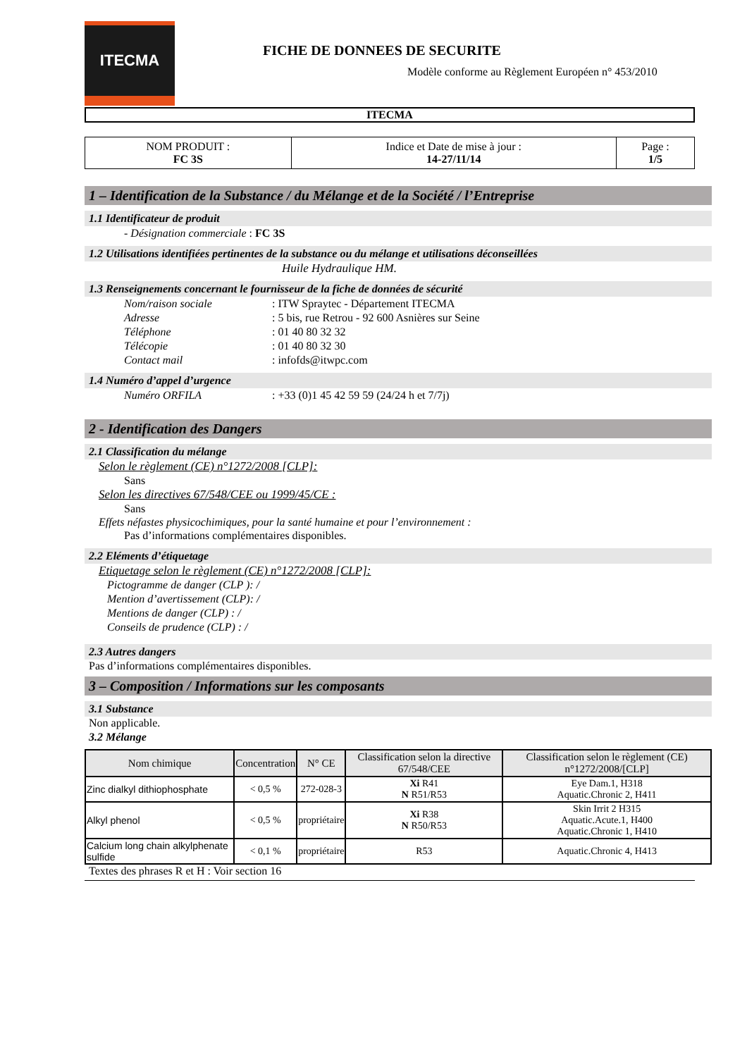ITECMA
FICHE DE DONNEES DE SECURITE
Modèle conforme au Règlement Européen n° 453/2010
ITECMA
| NOM PRODUIT : FC 3S | Indice et Date de mise à jour : 14-27/11/14 | Page : 1/5 |
1 – Identification de la Substance / du Mélange et de la Société / l’Entreprise
1.1 Identificateur de produit
- Désignation commerciale : FC 3S
1.2 Utilisations identifiées pertinentes de la substance ou du mélange et utilisations déconseillées
Huile Hydraulique HM.
1.3 Renseignements concernant le fournisseur de la fiche de données de sécurité
Nom/raison sociale: ITW Spraytec - Département ITECMA
Adresse: 5 bis, rue Retrou - 92 600 Asnières sur Seine
Téléphone: 01 40 80 32 32
Télécopie: 01 40 80 32 30
Contact mail: infofds@itwpc.com
1.4 Numéro d’appel d’urgence
Numéro ORFILA: +33 (0)1 45 42 59 59 (24/24 h et 7/7j)
2 - Identification des Dangers
2.1 Classification du mélange
Selon le règlement (CE) n°1272/2008 [CLP]:
Sans
Selon les directives 67/548/CEE ou 1999/45/CE :
Sans
Effets néfastes physicochimiques, pour la santé humaine et pour l’environnement :
Pas d’informations complémentaires disponibles.
2.2 Eléments d’étiquetage
Etiquetage selon le règlement (CE) n°1272/2008 [CLP]:
Pictogramme de danger (CLP ): /
Mention d’avertissement (CLP): /
Mentions de danger (CLP) : /
Conseils de prudence (CLP) : /
2.3 Autres dangers
Pas d’informations complémentaires disponibles.
3 – Composition / Informations sur les composants
3.1 Substance
Non applicable.
3.2 Mélange
| Nom chimique | Concentration | N° CE | Classification selon la directive 67/548/CEE | Classification selon le règlement (CE) n°1272/2008/[CLP] |
| --- | --- | --- | --- | --- |
| Zinc dialkyl dithiophosphate | < 0,5 % | 272-028-3 | Xi R41 N R51/R53 | Eye Dam.1, H318 Aquatic.Chronic 2, H411 |
| Alkyl phenol | < 0,5 % | propriétaire | Xi R38 N R50/R53 | Skin Irrit 2 H315 Aquatic.Acute.1, H400 Aquatic.Chronic 1, H410 |
| Calcium long chain alkylphenate sulfide | < 0,1 % | propriétaire | R53 | Aquatic.Chronic 4, H413 |
Textes des phrases R et H : Voir section 16